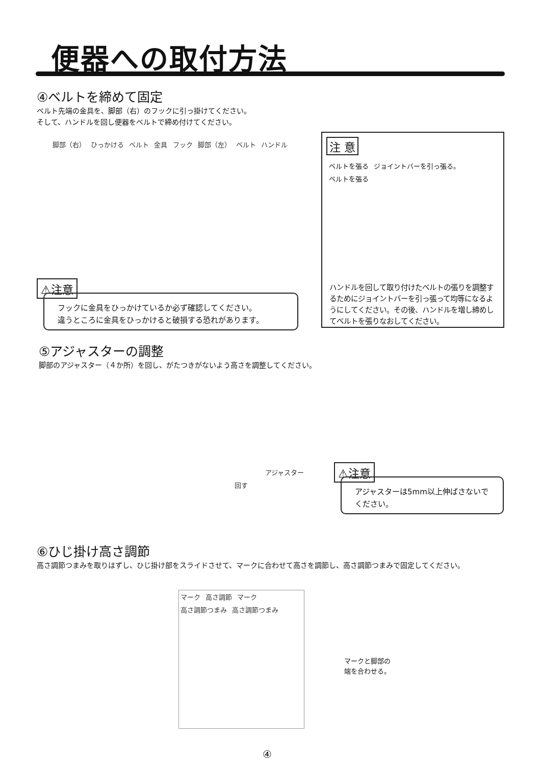便器への取付方法
④ベルトを締めて固定
ベルト先端の金具を、脚部（右）のフックに引っ掛けてください。
そして、ハンドルを回し便器をベルトで締め付けてください。
脚部（右） ひっかける ベルト 金具 フック 脚部（左） ベルト ハンドル
⚠注意
フックに金具をひっかけているか必ず確認してください。
違うところに金具をひっかけると破損する恐れがあります。
注 意
ベルトを張る ジョイントバーを引っ張る。 ベルトを張る
ハンドルを回して取り付けたベルトの張りを調整するためにジョイントバーを引っ張って均等になるようにしてください。その後、ハンドルを増し締めしてベルトを張りなおしてください。
⑤アジャスターの調整
脚部のアジャスター（４か所）を回し、がたつきがないよう高さを調整してください。
アジャスター
回す
⚠注意
アジャスターは5mm以上伸ばさないでください。
⑥ひじ掛け高さ調節
高さ調節つまみを取りはずし、ひじ掛け部をスライドさせて、マークに合わせて高さを調節し、高さ調節つまみで固定してください。
マーク 高さ調節 マーク 高さ調節つまみ 高さ調節つまみ
マークと脚部の
端を合わせる。
④